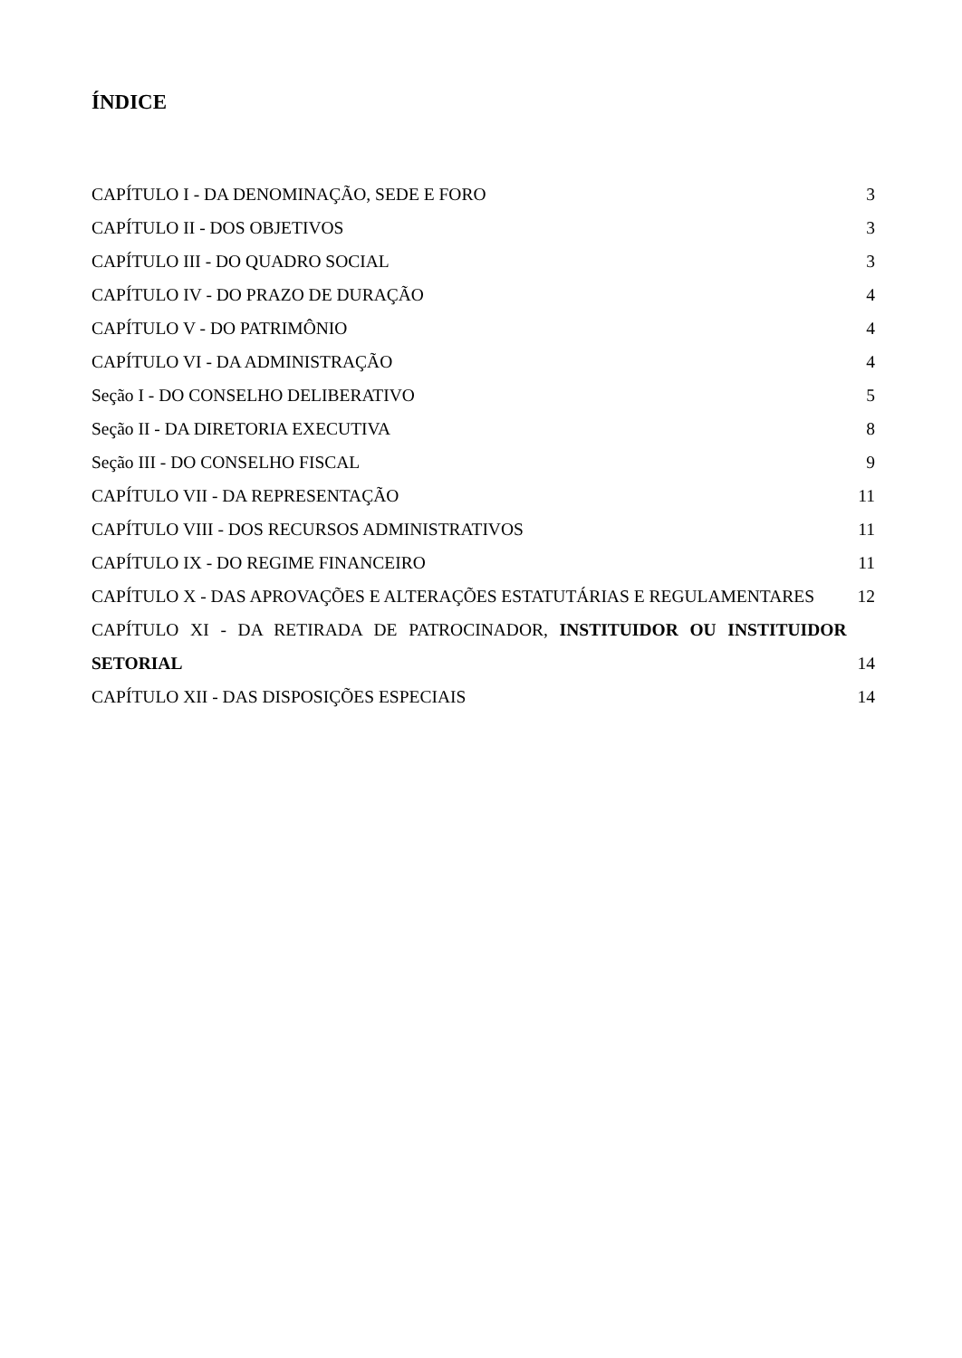ÍNDICE
CAPÍTULO I - DA DENOMINAÇÃO, SEDE E FORO 3
CAPÍTULO II - DOS OBJETIVOS 3
CAPÍTULO III - DO QUADRO SOCIAL 3
CAPÍTULO IV - DO PRAZO DE DURAÇÃO 4
CAPÍTULO V - DO PATRIMÔNIO 4
CAPÍTULO VI - DA ADMINISTRAÇÃO 4
Seção I - DO CONSELHO DELIBERATIVO 5
Seção II - DA DIRETORIA EXECUTIVA 8
Seção III - DO CONSELHO FISCAL 9
CAPÍTULO VII - DA REPRESENTAÇÃO 11
CAPÍTULO VIII - DOS RECURSOS ADMINISTRATIVOS 11
CAPÍTULO IX - DO REGIME FINANCEIRO 11
CAPÍTULO X - DAS APROVAÇÕES E ALTERAÇÕES ESTATUTÁRIAS E REGULAMENTARES 12
CAPÍTULO XI - DA RETIRADA DE PATROCINADOR, INSTITUIDOR OU INSTITUIDOR SETORIAL 14
CAPÍTULO XII - DAS DISPOSIÇÕES ESPECIAIS 14